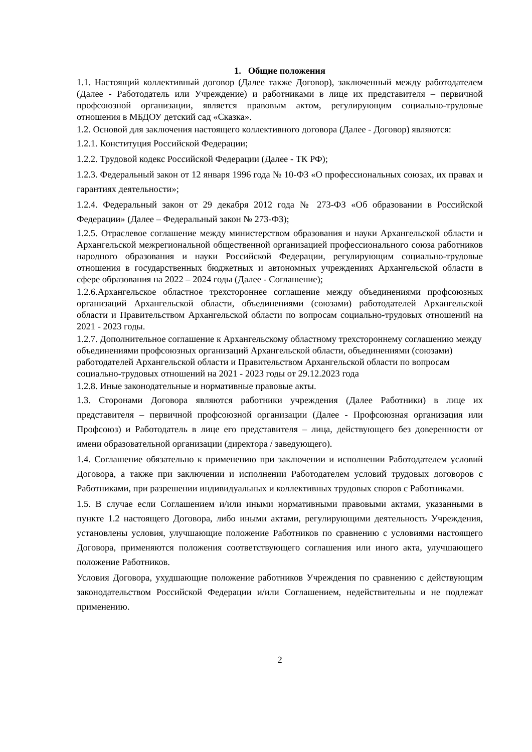1. Общие положения
1.1. Настоящий коллективный договор (Далее также Договор), заключенный между работодателем (Далее - Работодатель или Учреждение) и работниками в лице их представителя – первичной профсоюзной организации, является правовым актом, регулирующим социально-трудовые отношения в МБДОУ детский сад «Сказка».
1.2. Основой для заключения настоящего коллективного договора (Далее - Договор) являются:
1.2.1. Конституция Российской Федерации;
1.2.2. Трудовой кодекс Российской Федерации (Далее - ТК РФ);
1.2.3. Федеральный закон от 12 января 1996 года № 10-ФЗ «О профессиональных союзах, их правах и гарантиях деятельности»;
1.2.4. Федеральный закон от 29 декабря 2012 года № 273-ФЗ «Об образовании в Российской Федерации» (Далее – Федеральный закон № 273-ФЗ);
1.2.5. Отраслевое соглашение между министерством образования и науки Архангельской области и Архангельской межрегиональной общественной организацией профессионального союза работников народного образования и науки Российской Федерации, регулирующим социально-трудовые отношения в государственных бюджетных и автономных учреждениях Архангельской области в сфере образования на 2022 – 2024 годы (Далее - Соглашение);
1.2.6.Архангельское областное трехстороннее соглашение между объединениями профсоюзных организаций Архангельской области, объединениями (союзами) работодателей Архангельской области и Правительством Архангельской области по вопросам социально-трудовых отношений на 2021 - 2023 годы.
1.2.7. Дополнительное соглашение к Архангельскому областному трехстороннему соглашению между объединениями профсоюзных организаций Архангельской области, объединениями (союзами) работодателей Архангельской области и Правительством Архангельской области по вопросам социально-трудовых отношений на 2021 - 2023 годы от 29.12.2023 года
1.2.8. Иные законодательные и нормативные правовые акты.
1.3. Сторонами Договора являются работники учреждения (Далее Работники) в лице их представителя – первичной профсоюзной организации (Далее - Профсоюзная организация или Профсоюз) и Работодатель в лице его представителя – лица, действующего без доверенности от имени образовательной организации (директора / заведующего).
1.4. Соглашение обязательно к применению при заключении и исполнении Работодателем условий Договора, а также при заключении и исполнении Работодателем условий трудовых договоров с Работниками, при разрешении индивидуальных и коллективных трудовых споров с Работниками.
1.5. В случае если Соглашением и/или иными нормативными правовыми актами, указанными в пункте 1.2 настоящего Договора, либо иными актами, регулирующими деятельность Учреждения, установлены условия, улучшающие положение Работников по сравнению с условиями настоящего Договора, применяются положения соответствующего соглашения или иного акта, улучшающего положение Работников.
Условия Договора, ухудшающие положение работников Учреждения по сравнению с действующим законодательством Российской Федерации и/или Соглашением, недействительны и не подлежат применению.
2